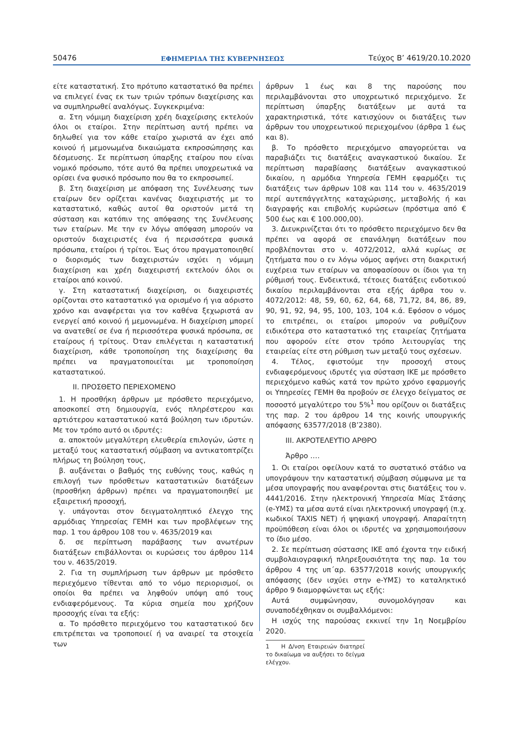50476 ΕΦΗΜΕΡΙΔΑ ΤΗΣ ΚΥΒΕΡΝΗΣΕΩΣ Τεύχος B’ 4619/20.10.2020
είτε καταστατική. Στο πρότυπο καταστατικό θα πρέπει να επιλεγεί ένας εκ των τριών τρόπων διαχείρισης και να συμπληρωθεί αναλόγως. Συγκεκριμένα:
α. Στη νόμιμη διαχείριση χρέη διαχείρισης εκτελούν όλοι οι εταίροι. Στην περίπτωση αυτή πρέπει να δηλωθεί για τον κάθε εταίρο χωριστά αν έχει από κοινού ή μεμονωμένα δικαιώματα εκπροσώπησης και δέσμευσης. Σε περίπτωση ύπαρξης εταίρου που είναι νομικό πρόσωπο, τότε αυτό θα πρέπει υποχρεωτικά να ορίσει ένα φυσικό πρόσωπο που θα το εκπροσωπεί.
β. Στη διαχείριση με απόφαση της Συνέλευσης των εταίρων δεν ορίζεται κανένας διαχειριστής με το καταστατικό, καθώς αυτοί θα οριστούν μετά τη σύσταση και κατόπιν της απόφασης της Συνέλευσης των εταίρων. Με την εν λόγω απόφαση μπορούν να οριστούν διαχειριστές ένα ή περισσότερα φυσικά πρόσωπα, εταίροι ή τρίτοι. Έως ότου πραγματοποιηθεί ο διορισμός των διαχειριστών ισχύει η νόμιμη διαχείριση και χρέη διαχειριστή εκτελούν όλοι οι εταίροι από κοινού.
γ. Στη καταστατική διαχείριση, οι διαχειριστές ορίζονται στο καταστατικό για ορισμένο ή για αόριστο χρόνο και αναφέρεται για τον καθένα ξεχωριστά αν ενεργεί από κοινού ή μεμονωμένα. Η διαχείριση μπορεί να ανατεθεί σε ένα ή περισσότερα φυσικά πρόσωπα, σε εταίρους ή τρίτους. Όταν επιλέγεται η καταστατική διαχείριση, κάθε τροποποίηση της διαχείρισης θα πρέπει να πραγματοποιείται με τροποποίηση καταστατικού.
ΙΙ. ΠΡΟΣΘΕΤΟ ΠΕΡΙΕΧΟΜΕΝΟ
1. Η προσθήκη άρθρων με πρόσθετο περιεχόμενο, αποσκοπεί στη δημιουργία, ενός πληρέστερου και αρτιότερου καταστατικού κατά βούληση των ιδρυτών. Με τον τρόπο αυτό οι ιδρυτές:
α. αποκτούν μεγαλύτερη ελευθερία επιλογών, ώστε η μεταξύ τους καταστατική σύμβαση να αντικατοπτρίζει πλήρως τη βούληση τους,
β. αυξάνεται ο βαθμός της ευθύνης τους, καθώς η επιλογή των πρόσθετων καταστατικών διατάξεων (προσθήκη άρθρων) πρέπει να πραγματοποιηθεί με εξαιρετική προσοχή,
γ. υπάγονται στον δειγματοληπτικό έλεγχο της αρμόδιας Υπηρεσίας ΓΕΜΗ και των προβλέψεων της παρ. 1 του άρθρου 108 του ν. 4635/2019 και
δ. σε περίπτωση παράβασης των ανωτέρων διατάξεων επιβάλλονται οι κυρώσεις του άρθρου 114 του ν. 4635/2019.
2. Για τη συμπλήρωση των άρθρων με πρόσθετο περιεχόμενο τίθενται από το νόμο περιορισμοί, οι οποίοι θα πρέπει να ληφθούν υπόψη από τους ενδιαφερόμενους. Τα κύρια σημεία που χρήζουν προσοχής είναι τα εξής:
α. Το πρόσθετο περιεχόμενο του καταστατικού δεν επιτρέπεται να τροποποιεί ή να αναιρεί τα στοιχεία των
άρθρων 1 έως και 8 της παρούσης που περιλαμβάνονται στο υποχρεωτικό περιεχόμενο. Σε περίπτωση ύπαρξης διατάξεων με αυτά τα χαρακτηριστικά, τότε κατισχύουν οι διατάξεις των άρθρων του υποχρεωτικού περιεχομένου (άρθρα 1 έως και 8).
β. Το πρόσθετο περιεχόμενο απαγορεύεται να παραβιάζει τις διατάξεις αναγκαστικού δικαίου. Σε περίπτωση παραβίασης διατάξεων αναγκαστικού δικαίου, η αρμόδια Υπηρεσία ΓΕΜΗ εφαρμόζει τις διατάξεις των άρθρων 108 και 114 του ν. 4635/2019 περί αυτεπάγγελτης καταχώρισης, μεταβολής ή και διαγραφής και επιβολής κυρώσεων (πρόστιμα από € 500 έως και € 100.000,00).
3. Διευκρινίζεται ότι το πρόσθετο περιεχόμενο δεν θα πρέπει να αφορά σε επανάληψη διατάξεων που προβλέπονται στο ν. 4072/2012, αλλά κυρίως σε ζητήματα που ο εν λόγω νόμος αφήνει στη διακριτική ευχέρεια των εταίρων να αποφασίσουν οι ίδιοι για τη ρύθμισή τους. Ενδεικτικά, τέτοιες διατάξεις ενδοτικού δικαίου περιλαμβάνονται στα εξής άρθρα του ν. 4072/2012: 48, 59, 60, 62, 64, 68, 71,72, 84, 86, 89, 90, 91, 92, 94, 95, 100, 103, 104 κ.ά. Εφόσον ο νόμος το επιτρέπει, οι εταίροι μπορούν να ρυθμίζουν ειδικότερα στο καταστατικό της εταιρείας ζητήματα που αφορούν είτε στον τρόπο λειτουργίας της εταιρείας είτε στη ρύθμιση των μεταξύ τους σχέσεων.
4. Τέλος, εφιστούμε την προσοχή στους ενδιαφερόμενους ιδρυτές για σύσταση ΙΚΕ με πρόσθετο περιεχόμενο καθώς κατά τον πρώτο χρόνο εφαρμογής οι Υπηρεσίες ΓΕΜΗ θα προβούν σε έλεγχο δείγματος σε ποσοστό μεγαλύτερο του 5%<sup>1</sup> που ορίζουν οι διατάξεις της παρ. 2 του άρθρου 14 της κοινής υπουργικής απόφασης 63577/2018 (Β’2380).
ΙΙΙ. ΑΚΡΟΤΕΛΕΥΤΙΟ ΑΡΘΡΟ
Άρθρο ….
1. Οι εταίροι οφείλουν κατά το συστατικό στάδιο να υπογράψουν την καταστατική σύμβαση σύμφωνα με τα μέσα υπογραφής που αναφέρονται στις διατάξεις του ν. 4441/2016. Στην ηλεκτρονική Υπηρεσία Μίας Στάσης (e-ΥΜΣ) τα μέσα αυτά είναι ηλεκτρονική υπογραφή (π.χ. κωδικοί TAXIS NET) ή ψηφιακή υπογραφή. Απαραίτητη προϋπόθεση είναι όλοι οι ιδρυτές να χρησιμοποιήσουν το ίδιο μέσο.
2. Σε περίπτωση σύστασης ΙΚΕ από έχοντα την ειδική συμβολαιογραφική πληρεξουσιότητα της παρ. 1α του άρθρου 4 της υπ΄αρ. 63577/2018 κοινής υπουργικής απόφασης (δεν ισχύει στην e-ΥΜΣ) το καταληκτικό άρθρο 9 διαμορφώνεται ως εξής:
Αυτά συμφώνησαν, συνομολόγησαν και συναποδέχθηκαν οι συμβαλλόμενοι:
Η ισχύς της παρούσας εκκινεί την 1η Νοεμβρίου 2020.
1 Η Δ/νση Εταιρειών διατηρεί το δικαίωμα να αυξήσει το δείγμα ελέγχου.